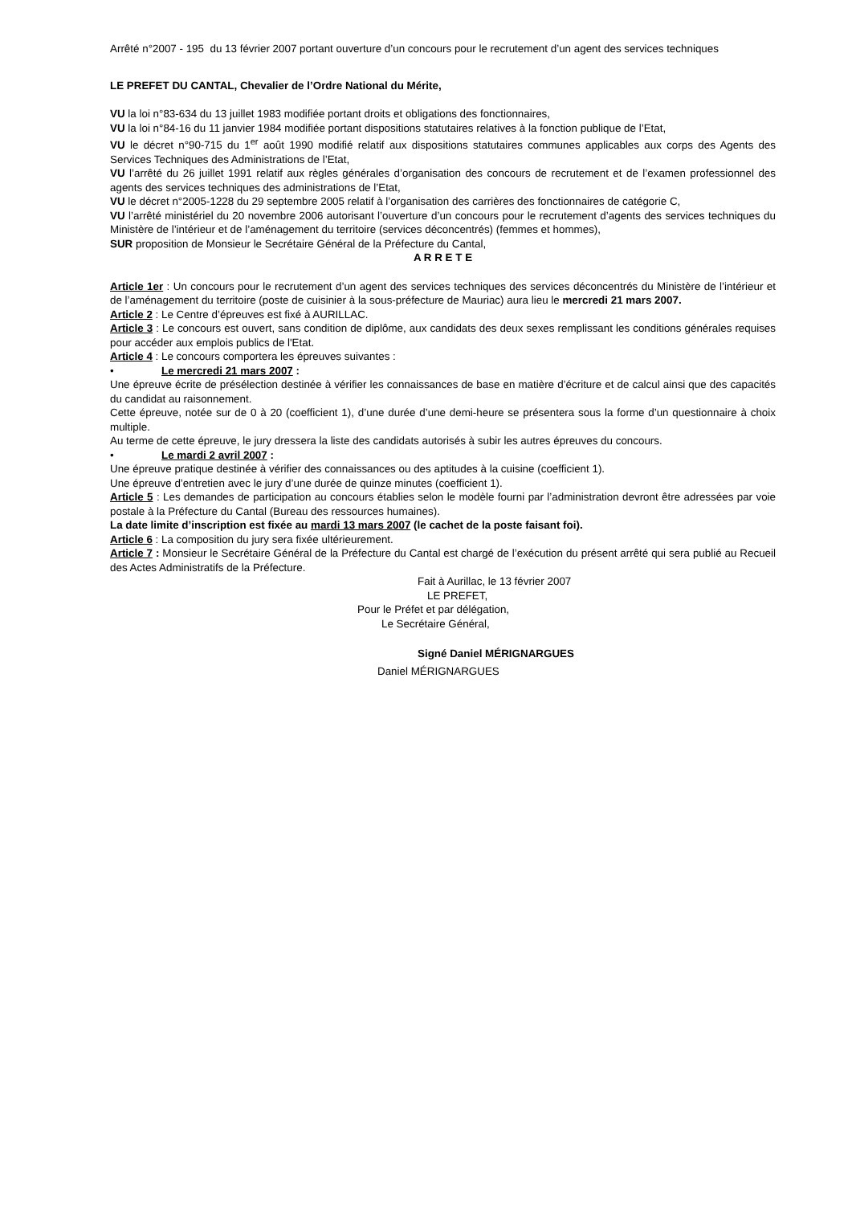Arrêté n°2007 - 195 du 13 février 2007 portant ouverture d’un concours pour le recrutement d’un agent des services techniques
LE PREFET DU CANTAL, Chevalier de l’Ordre National du Mérite,
VU la loi n°83-634 du 13 juillet 1983 modifiée portant droits et obligations des fonctionnaires,
VU la loi n°84-16 du 11 janvier 1984 modifiée portant dispositions statutaires relatives à la fonction publique de l’Etat,
VU le décret n°90-715 du 1<sup>er</sup> août 1990 modifié relatif aux dispositions statutaires communes applicables aux corps des Agents des Services Techniques des Administrations de l’Etat,
VU l’arrêté du 26 juillet 1991 relatif aux règles générales d’organisation des concours de recrutement et de l’examen professionnel des agents des services techniques des administrations de l’Etat,
VU le décret n°2005-1228 du 29 septembre 2005 relatif à l’organisation des carrières des fonctionnaires de catégorie C,
VU l’arrêté ministériel du 20 novembre 2006 autorisant l’ouverture d’un concours pour le recrutement d’agents des services techniques du Ministère de l’intérieur et de l’aménagement du territoire (services déconcentrés) (femmes et hommes),
SUR proposition de Monsieur le Secrétaire Général de la Préfecture du Cantal,
A R R E T E
Article 1er : Un concours pour le recrutement d’un agent des services techniques des services déconcentrés du Ministère de l’intérieur et de l’aménagement du territoire (poste de cuisinier à la sous-préfecture de Mauriac) aura lieu le mercredi 21 mars 2007.
Article 2 : Le Centre d’épreuves est fixé à AURILLAC.
Article 3 : Le concours est ouvert, sans condition de diplôme, aux candidats des deux sexes remplissant les conditions générales requises pour accéder aux emplois publics de l'Etat.
Article 4 : Le concours comportera les épreuves suivantes :
• Le mercredi 21 mars 2007 :
Une épreuve écrite de présélection destinée à vérifier les connaissances de base en matière d’écriture et de calcul ainsi que des capacités du candidat au raisonnement.
Cette épreuve, notée sur de 0 à 20 (coefficient 1), d’une durée d’une demi-heure se présentera sous la forme d’un questionnaire à choix multiple.
Au terme de cette épreuve, le jury dressera la liste des candidats autorisés à subir les autres épreuves du concours.
• Le mardi 2 avril 2007 :
Une épreuve pratique destinée à vérifier des connaissances ou des aptitudes à la cuisine (coefficient 1).
Une épreuve d’entretien avec le jury d’une durée de quinze minutes (coefficient 1).
Article 5 : Les demandes de participation au concours établies selon le modèle fourni par l’administration devront être adressées par voie postale à la Préfecture du Cantal (Bureau des ressources humaines).
La date limite d’inscription est fixée au mardi 13 mars 2007 (le cachet de la poste faisant foi).
Article 6 : La composition du jury sera fixée ultérieurement.
Article 7 : Monsieur le Secrétaire Général de la Préfecture du Cantal est chargé de l’exécution du présent arrêté qui sera publié au Recueil des Actes Administratifs de la Préfecture.
Fait à Aurillac, le 13 février 2007
LE PREFET,
Pour le Préfet et par délégation,
Le Secrétaire Général,
Signé Daniel MÉRIGNARGUES
Daniel MÉRIGNARGUES